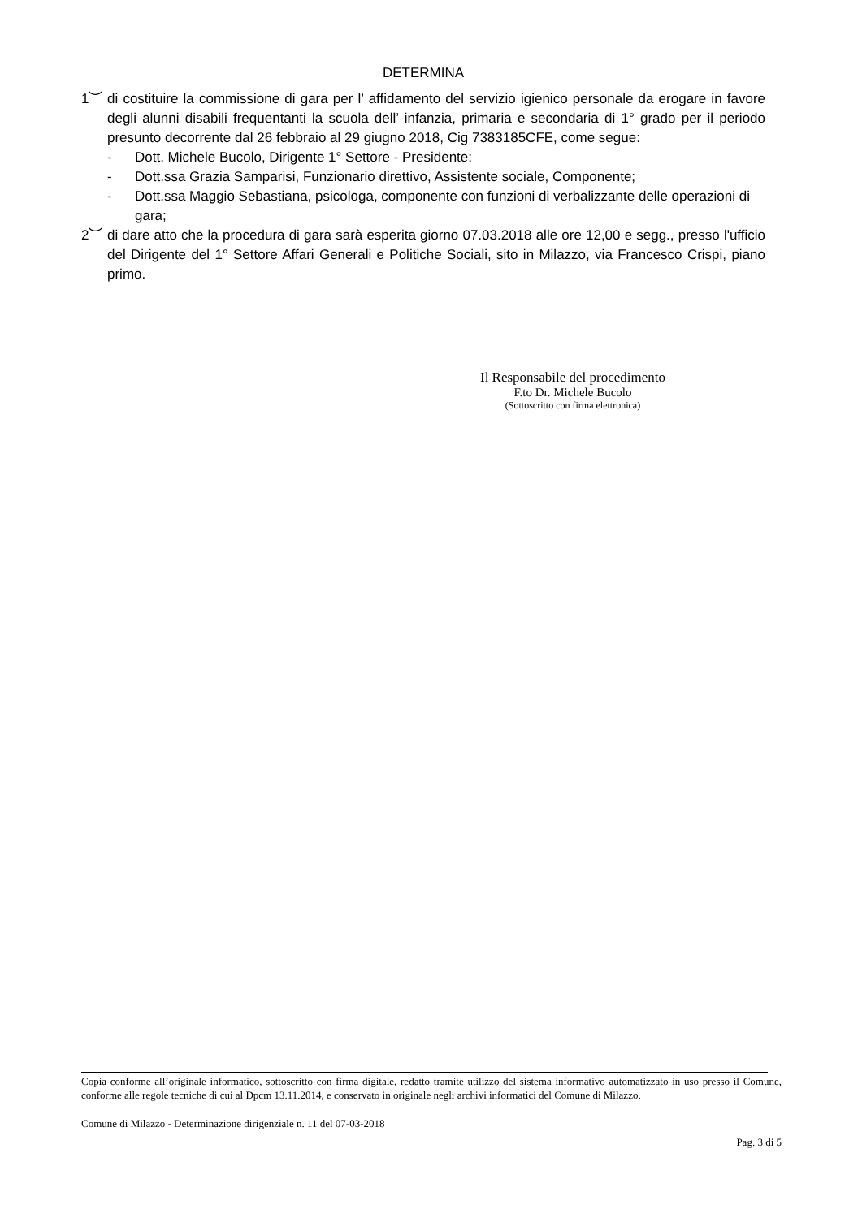DETERMINA
1︶ di costituire la commissione di gara per l’ affidamento del servizio igienico personale da erogare in favore degli alunni disabili frequentanti la scuola dell’ infanzia, primaria e secondaria di 1° grado per il periodo presunto decorrente dal 26 febbraio al 29 giugno 2018, Cig 7383185CFE, come segue:
- Dott. Michele Bucolo, Dirigente 1° Settore - Presidente;
- Dott.ssa Grazia Samparisi, Funzionario direttivo, Assistente sociale, Componente;
- Dott.ssa Maggio Sebastiana, psicologa, componente con funzioni di verbalizzante delle operazioni di gara;
2︶ di dare atto che la procedura di gara sarà esperita giorno 07.03.2018 alle ore 12,00 e segg., presso l'ufficio del Dirigente del 1° Settore Affari Generali e Politiche Sociali, sito in Milazzo, via Francesco Crispi, piano primo.
Il Responsabile del procedimento
F.to Dr. Michele Bucolo
(Sottoscritto con firma elettronica)
Copia conforme all’originale informatico, sottoscritto con firma digitale, redatto tramite utilizzo del sistema informativo automatizzato in uso presso il Comune, conforme alle regole tecniche di cui al Dpcm 13.11.2014, e conservato in originale negli archivi informatici del Comune di Milazzo.
Comune di Milazzo - Determinazione dirigenziale n. 11 del 07-03-2018
Pag. 3 di 5